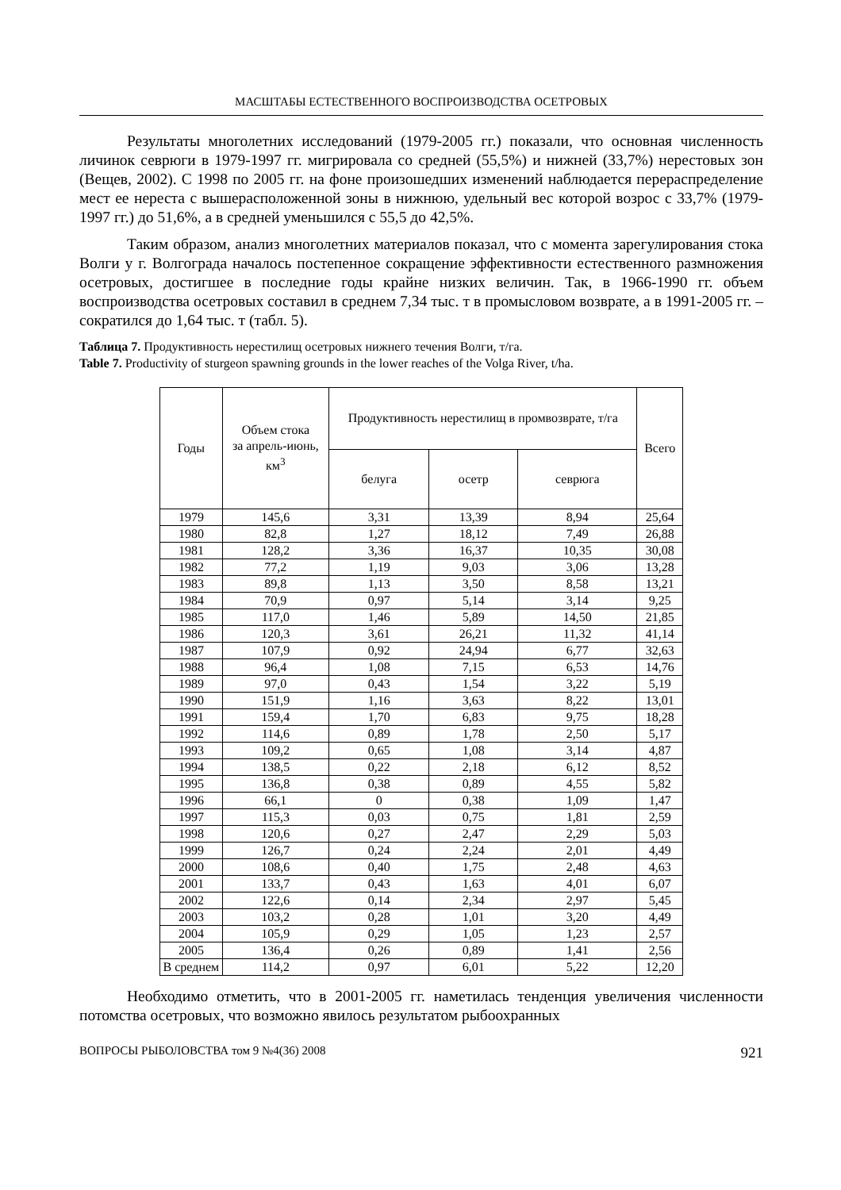МАСШТАБЫ ЕСТЕСТВЕННОГО ВОСПРОИЗВОДСТВА ОСЕТРОВЫХ
Результаты многолетних исследований (1979-2005 гг.) показали, что основная численность личинок севрюги в 1979-1997 гг. мигрировала со средней (55,5%) и нижней (33,7%) нерестовых зон (Вещев, 2002). С 1998 по 2005 гг. на фоне произошедших изменений наблюдается перераспределение мест ее нереста с вышерасположенной зоны в нижнюю, удельный вес которой возрос с 33,7% (1979-1997 гг.) до 51,6%, а в средней уменьшился с 55,5 до 42,5%.
Таким образом, анализ многолетних материалов показал, что с момента зарегулирования стока Волги у г. Волгограда началось постепенное сокращение эффективности естественного размножения осетровых, достигшее в последние годы крайне низких величин. Так, в 1966-1990 гг. объем воспроизводства осетровых составил в среднем 7,34 тыс. т в промысловом возврате, а в 1991-2005 гг. – сократился до 1,64 тыс. т (табл. 5).
Таблица 7. Продуктивность нерестилищ осетровых нижнего течения Волги, т/га.
Table 7. Productivity of sturgeon spawning grounds in the lower reaches of the Volga River, t/ha.
| Годы | Объем стока за апрель-июнь, км<sup>3</sup> | Продуктивность нерестилищ в промвозврате, т/га | | | Всего |
| --- | --- | --- | --- | --- | --- |
| | | белуга | осетр | севрюга | |
| 1979 | 145,6 | 3,31 | 13,39 | 8,94 | 25,64 |
| 1980 | 82,8 | 1,27 | 18,12 | 7,49 | 26,88 |
| 1981 | 128,2 | 3,36 | 16,37 | 10,35 | 30,08 |
| 1982 | 77,2 | 1,19 | 9,03 | 3,06 | 13,28 |
| 1983 | 89,8 | 1,13 | 3,50 | 8,58 | 13,21 |
| 1984 | 70,9 | 0,97 | 5,14 | 3,14 | 9,25 |
| 1985 | 117,0 | 1,46 | 5,89 | 14,50 | 21,85 |
| 1986 | 120,3 | 3,61 | 26,21 | 11,32 | 41,14 |
| 1987 | 107,9 | 0,92 | 24,94 | 6,77 | 32,63 |
| 1988 | 96,4 | 1,08 | 7,15 | 6,53 | 14,76 |
| 1989 | 97,0 | 0,43 | 1,54 | 3,22 | 5,19 |
| 1990 | 151,9 | 1,16 | 3,63 | 8,22 | 13,01 |
| 1991 | 159,4 | 1,70 | 6,83 | 9,75 | 18,28 |
| 1992 | 114,6 | 0,89 | 1,78 | 2,50 | 5,17 |
| 1993 | 109,2 | 0,65 | 1,08 | 3,14 | 4,87 |
| 1994 | 138,5 | 0,22 | 2,18 | 6,12 | 8,52 |
| 1995 | 136,8 | 0,38 | 0,89 | 4,55 | 5,82 |
| 1996 | 66,1 | 0 | 0,38 | 1,09 | 1,47 |
| 1997 | 115,3 | 0,03 | 0,75 | 1,81 | 2,59 |
| 1998 | 120,6 | 0,27 | 2,47 | 2,29 | 5,03 |
| 1999 | 126,7 | 0,24 | 2,24 | 2,01 | 4,49 |
| 2000 | 108,6 | 0,40 | 1,75 | 2,48 | 4,63 |
| 2001 | 133,7 | 0,43 | 1,63 | 4,01 | 6,07 |
| 2002 | 122,6 | 0,14 | 2,34 | 2,97 | 5,45 |
| 2003 | 103,2 | 0,28 | 1,01 | 3,20 | 4,49 |
| 2004 | 105,9 | 0,29 | 1,05 | 1,23 | 2,57 |
| 2005 | 136,4 | 0,26 | 0,89 | 1,41 | 2,56 |
| В среднем | 114,2 | 0,97 | 6,01 | 5,22 | 12,20 |
Необходимо отметить, что в 2001-2005 гг. наметилась тенденция увеличения численности потомства осетровых, что возможно явилось результатом рыбоохранных
ВОПРОСЫ РЫБОЛОВСТВА том 9 №4(36) 2008 921